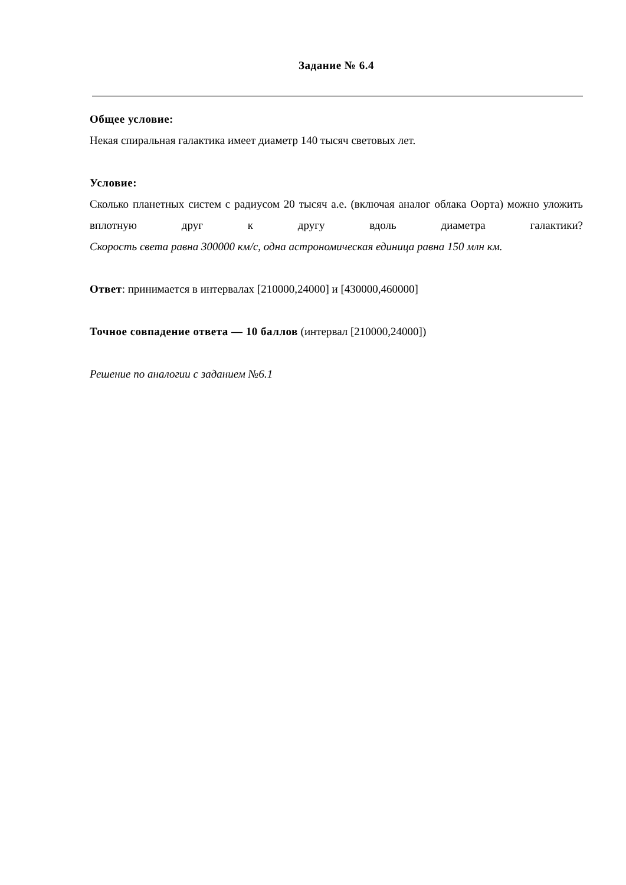Задание № 6.4
Общее условие:
Некая спиральная галактика имеет диаметр 140 тысяч световых лет.
Условие:
Сколько планетных систем с радиусом 20 тысяч а.е. (включая аналог облака Оорта) можно уложить вплотную друг к другу вдоль диаметра галактики?
Скорость света равна 300000 км/с, одна астрономическая единица равна 150 млн км.
Ответ: принимается в интервалах [210000,24000] и [430000,460000]
Точное совпадение ответа — 10 баллов (интервал [210000,24000])
Решение по аналогии с заданием №6.1